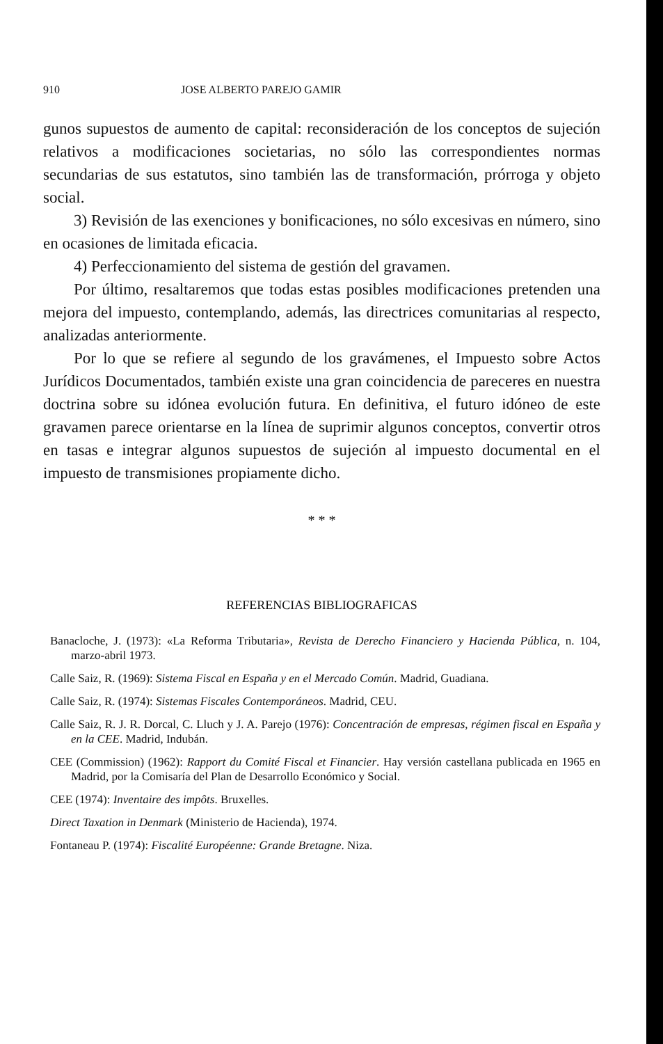910 JOSE ALBERTO PAREJO GAMIR
gunos supuestos de aumento de capital: reconsideración de los conceptos de sujeción relativos a modificaciones societarias, no sólo las correspondientes normas secundarias de sus estatutos, sino también las de transformación, prórroga y objeto social.
3) Revisión de las exenciones y bonificaciones, no sólo excesivas en número, sino en ocasiones de limitada eficacia.
4) Perfeccionamiento del sistema de gestión del gravamen.
Por último, resaltaremos que todas estas posibles modificaciones pretenden una mejora del impuesto, contemplando, además, las directrices comunitarias al respecto, analizadas anteriormente.
Por lo que se refiere al segundo de los gravámenes, el Impuesto sobre Actos Jurídicos Documentados, también existe una gran coincidencia de pareceres en nuestra doctrina sobre su idónea evolución futura. En definitiva, el futuro idóneo de este gravamen parece orientarse en la línea de suprimir algunos conceptos, convertir otros en tasas e integrar algunos supuestos de sujeción al impuesto documental en el impuesto de transmisiones propiamente dicho.
* * *
REFERENCIAS BIBLIOGRAFICAS
Banacloche, J. (1973): «La Reforma Tributaria», Revista de Derecho Financiero y Hacienda Pública, n. 104, marzo-abril 1973.
Calle Saiz, R. (1969): Sistema Fiscal en España y en el Mercado Común. Madrid, Guadiana.
Calle Saiz, R. (1974): Sistemas Fiscales Contemporáneos. Madrid, CEU.
Calle Saiz, R. J. R. Dorcal, C. Lluch y J. A. Parejo (1976): Concentración de empresas, régimen fiscal en España y en la CEE. Madrid, Indubán.
CEE (Commission) (1962): Rapport du Comité Fiscal et Financier. Hay versión castellana publicada en 1965 en Madrid, por la Comisaría del Plan de Desarrollo Económico y Social.
CEE (1974): Inventaire des impôts. Bruxelles.
Direct Taxation in Denmark (Ministerio de Hacienda), 1974.
Fontaneau P. (1974): Fiscalité Européenne: Grande Bretagne. Niza.